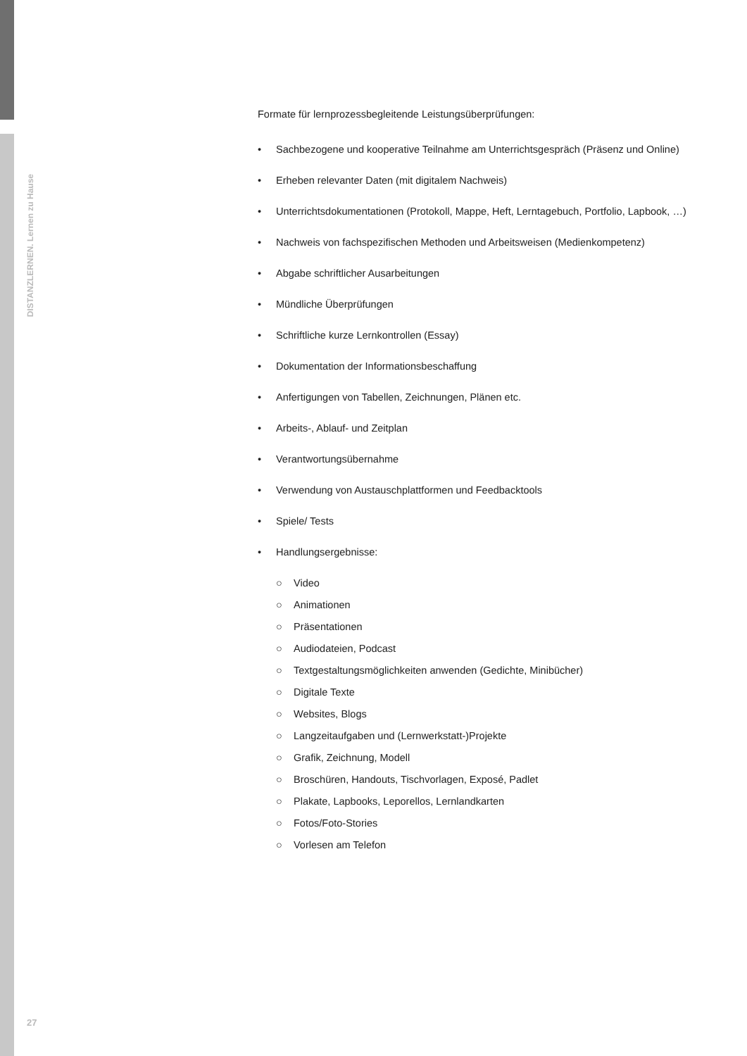DISTANZLERNEN. Lernen zu Hause
Formate für lernprozessbegleitende Leistungsüberprüfungen:
• Sachbezogene und kooperative Teilnahme am Unterrichtsgespräch (Präsenz und Online)
• Erheben relevanter Daten (mit digitalem Nachweis)
• Unterrichtsdokumentationen (Protokoll, Mappe, Heft, Lerntagebuch, Portfolio, Lapbook, …)
• Nachweis von fachspezifischen Methoden und Arbeitsweisen (Medienkompetenz)
• Abgabe schriftlicher Ausarbeitungen
• Mündliche Überprüfungen
• Schriftliche kurze Lernkontrollen (Essay)
• Dokumentation der Informationsbeschaffung
• Anfertigungen von Tabellen, Zeichnungen, Plänen etc.
• Arbeits-, Ablauf- und Zeitplan
• Verantwortungsübernahme
• Verwendung von Austauschplattformen und Feedbacktools
• Spiele/ Tests
• Handlungsergebnisse:
○ Video
○ Animationen
○ Präsentationen
○ Audiodateien, Podcast
○ Textgestaltungsmöglichkeiten anwenden (Gedichte, Minibücher)
○ Digitale Texte
○ Websites, Blogs
○ Langzeitaufgaben und (Lernwerkstatt-)Projekte
○ Grafik, Zeichnung, Modell
○ Broschüren, Handouts, Tischvorlagen, Exposé, Padlet
○ Plakate, Lapbooks, Leporellos, Lernlandkarten
○ Fotos/Foto-Stories
○ Vorlesen am Telefon
27